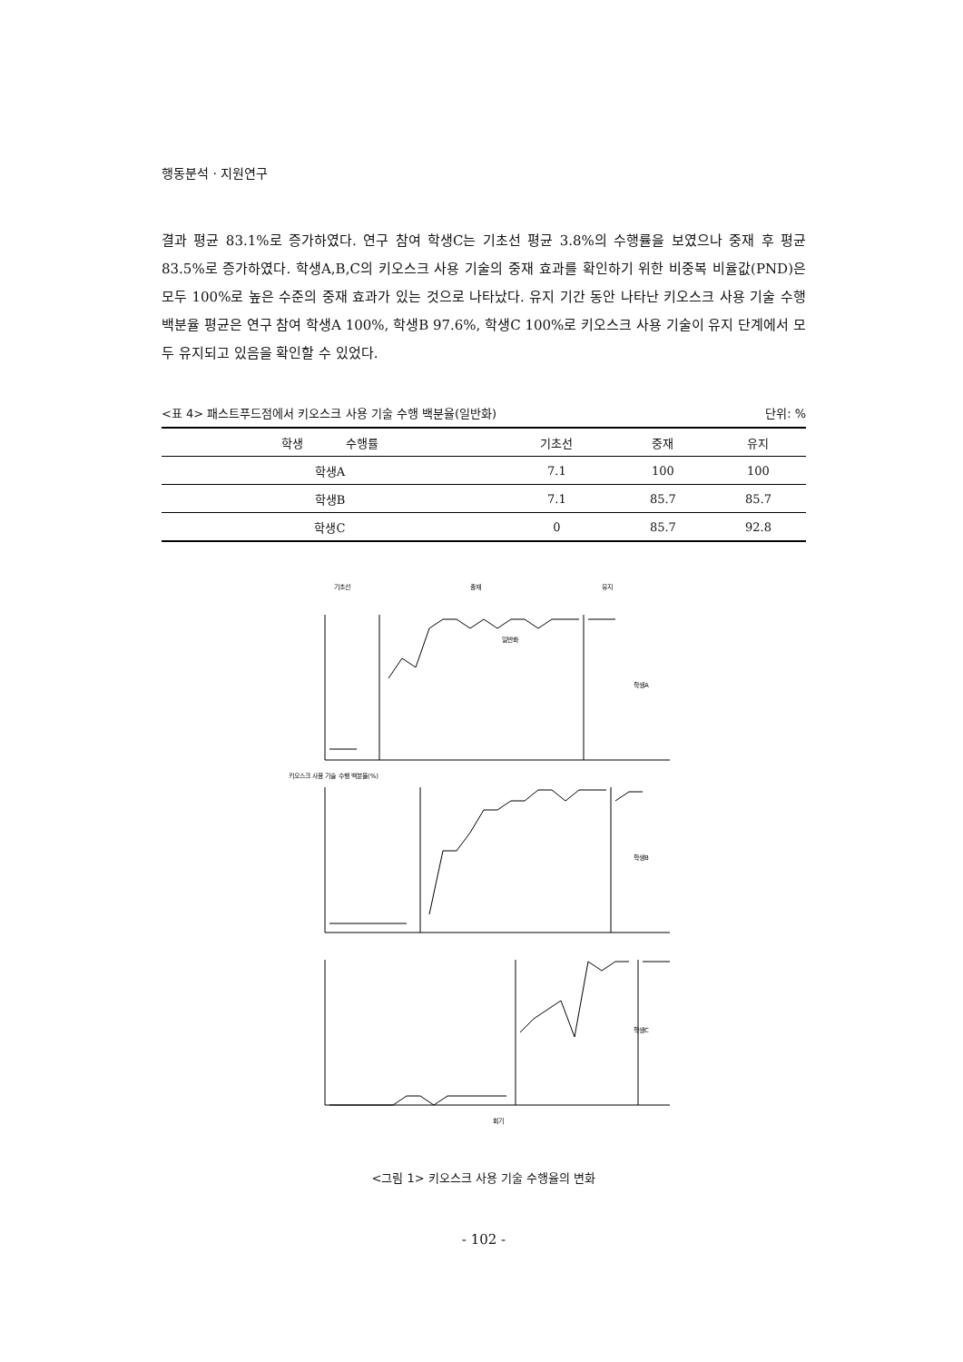행동분석 · 지원연구
결과 평균 83.1%로 증가하였다. 연구 참여 학생C는 기초선 평균 3.8%의 수행률을 보였으나 중재 후 평균 83.5%로 증가하였다. 학생A,B,C의 키오스크 사용 기술의 중재 효과를 확인하기 위한 비중복 비율값(PND)은 모두 100%로 높은 수준의 중재 효과가 있는 것으로 나타났다. 유지 기간 동안 나타난 키오스크 사용 기술 수행 백분율 평균은 연구 참여 학생A 100%, 학생B 97.6%, 학생C 100%로 키오스크 사용 기술이 유지 단계에서 모두 유지되고 있음을 확인할 수 있었다.
<표 4> 패스트푸드점에서 키오스크 사용 기술 수행 백분율(일반화) 단위: %
| 학생 수행률 | 기초선 | 중재 | 유지 |
| --- | --- | --- | --- |
| 학생A | 7.1 | 100 | 100 |
| 학생B | 7.1 | 85.7 | 85.7 |
| 학생C | 0 | 85.7 | 92.8 |
기초선
중재
유지
키오스크 사용 기술 수행 백분율(%)
일반화
학생A
학생B
학생C
회기
<그림 1> 키오스크 사용 기술 수행율의 변화
- 102 -